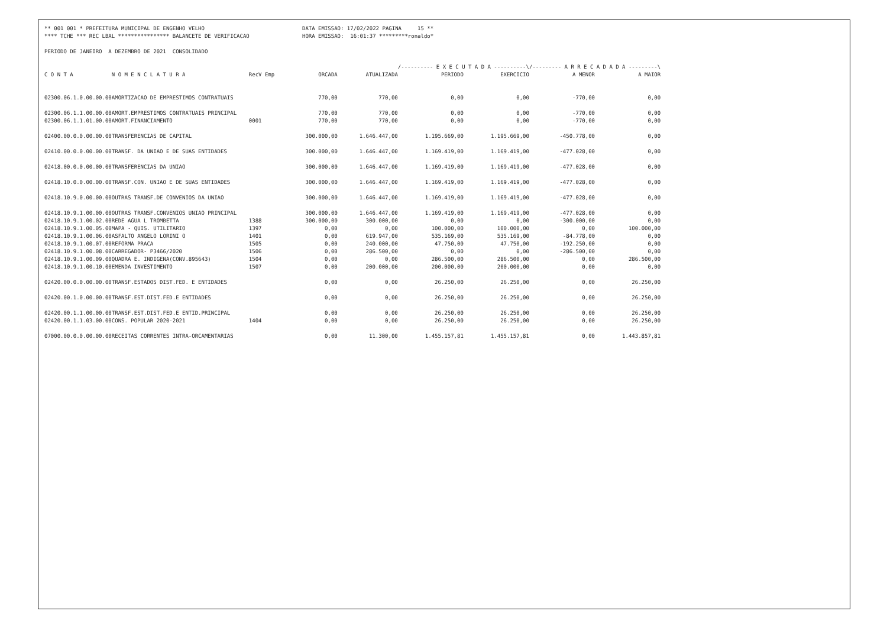** 001 001 * PREFEITURA MUNICIPAL DE ENGENHO VELHO
DATA EMISSAO: 17/02/2022 PAGINA 15 **
**** TCHE *** REC LBAL **************** BALANCETE DE VERIFICACAO
HORA EMISSAO: 16:01:37 *********ronaldo*
PERIODO DE JANEIRO A DEZEMBRO DE 2021 CONSOLIDADO
| | | | | | /---------- E X E C U T A D A ----------\ | | /--------- A R R E C A D A D A ---------\ | |
| --- | --- | --- | --- | --- | --- | --- | --- | --- |
| C O N T A | N O M E N C L A T U R A | RecV Emp | ORCADA | ATUALIZADA | PERIODO | EXERCICIO | A MENOR | A MAIOR |
| 02300.06.1.0.00.00.00 | AMORTIZACAO DE EMPRESTIMOS CONTRATUAIS | | 770,00 | 770,00 | 0,00 | 0,00 | -770,00 | 0,00 |
| 02300.06.1.1.00.00.00 | AMORT.EMPRESTIMOS CONTRATUAIS PRINCIPAL | | 770,00 | 770,00 | 0,00 | 0,00 | -770,00 | 0,00 |
| 02300.06.1.1.01.00.00 | AMORT.FINANCIAMENTO | 0001 | 770,00 | 770,00 | 0,00 | 0,00 | -770,00 | 0,00 |
| 02400.00.0.0.00.00.00 | TRANSFERENCIAS DE CAPITAL | | 300.000,00 | 1.646.447,00 | 1.195.669,00 | 1.195.669,00 | -450.778,00 | 0,00 |
| 02410.00.0.0.00.00.00 | TRANSF. DA UNIAO E DE SUAS ENTIDADES | | 300.000,00 | 1.646.447,00 | 1.169.419,00 | 1.169.419,00 | -477.028,00 | 0,00 |
| 02418.00.0.0.00.00.00 | TRANSFERENCIAS DA UNIAO | | 300.000,00 | 1.646.447,00 | 1.169.419,00 | 1.169.419,00 | -477.028,00 | 0,00 |
| 02418.10.0.0.00.00.00 | TRANSF.CON. UNIAO E DE SUAS ENTIDADES | | 300.000,00 | 1.646.447,00 | 1.169.419,00 | 1.169.419,00 | -477.028,00 | 0,00 |
| 02418.10.9.0.00.00.00 | OUTRAS TRANSF.DE CONVENIOS DA UNIAO | | 300.000,00 | 1.646.447,00 | 1.169.419,00 | 1.169.419,00 | -477.028,00 | 0,00 |
| 02418.10.9.1.00.00.00 | OUTRAS TRANSF.CONVENIOS UNIAO PRINCIPAL | | 300.000,00 | 1.646.447,00 | 1.169.419,00 | 1.169.419,00 | -477.028,00 | 0,00 |
| 02418.10.9.1.00.02.00 | REDE AGUA L TROMBETTA | 1388 | 300.000,00 | 300.000,00 | 0,00 | 0,00 | -300.000,00 | 0,00 |
| 02418.10.9.1.00.05.00 | MAPA - QUIS. UTILITARIO | 1397 | 0,00 | 0,00 | 100.000,00 | 100.000,00 | 0,00 | 100.000,00 |
| 02418.10.9.1.00.06.00 | ASFALTO ANGELO LORINI O | 1401 | 0,00 | 619.947,00 | 535.169,00 | 535.169,00 | -84.778,00 | 0,00 |
| 02418.10.9.1.00.07.00 | REFORMA PRACA | 1505 | 0,00 | 240.000,00 | 47.750,00 | 47.750,00 | -192.250,00 | 0,00 |
| 02418.10.9.1.00.08.00 | CARREGADOR- P3466/2020 | 1506 | 0,00 | 286.500,00 | 0,00 | 0,00 | -286.500,00 | 0,00 |
| 02418.10.9.1.00.09.00 | QUADRA E. INDIGENA(CONV.895643) | 1504 | 0,00 | 0,00 | 286.500,00 | 286.500,00 | 0,00 | 286.500,00 |
| 02418.10.9.1.00.10.00 | EMENDA INVESTIMENTO | 1507 | 0,00 | 200.000,00 | 200.000,00 | 200.000,00 | 0,00 | 0,00 |
| 02420.00.0.0.00.00.00 | TRANSF.ESTADOS DIST.FED. E ENTIDADES | | 0,00 | 0,00 | 26.250,00 | 26.250,00 | 0,00 | 26.250,00 |
| 02420.00.1.0.00.00.00 | TRANSF.EST.DIST.FED.E ENTIDADES | | 0,00 | 0,00 | 26.250,00 | 26.250,00 | 0,00 | 26.250,00 |
| 02420.00.1.1.00.00.00 | TRANSF.EST.DIST.FED.E ENTID.PRINCIPAL | | 0,00 | 0,00 | 26.250,00 | 26.250,00 | 0,00 | 26.250,00 |
| 02420.00.1.1.03.00.00 | CONS. POPULAR 2020-2021 | 1404 | 0,00 | 0,00 | 26.250,00 | 26.250,00 | 0,00 | 26.250,00 |
| 07000.00.0.0.00.00.00 | RECEITAS CORRENTES INTRA-ORCAMENTARIAS | | 0,00 | 11.300,00 | 1.455.157,81 | 1.455.157,81 | 0,00 | 1.443.857,81 |